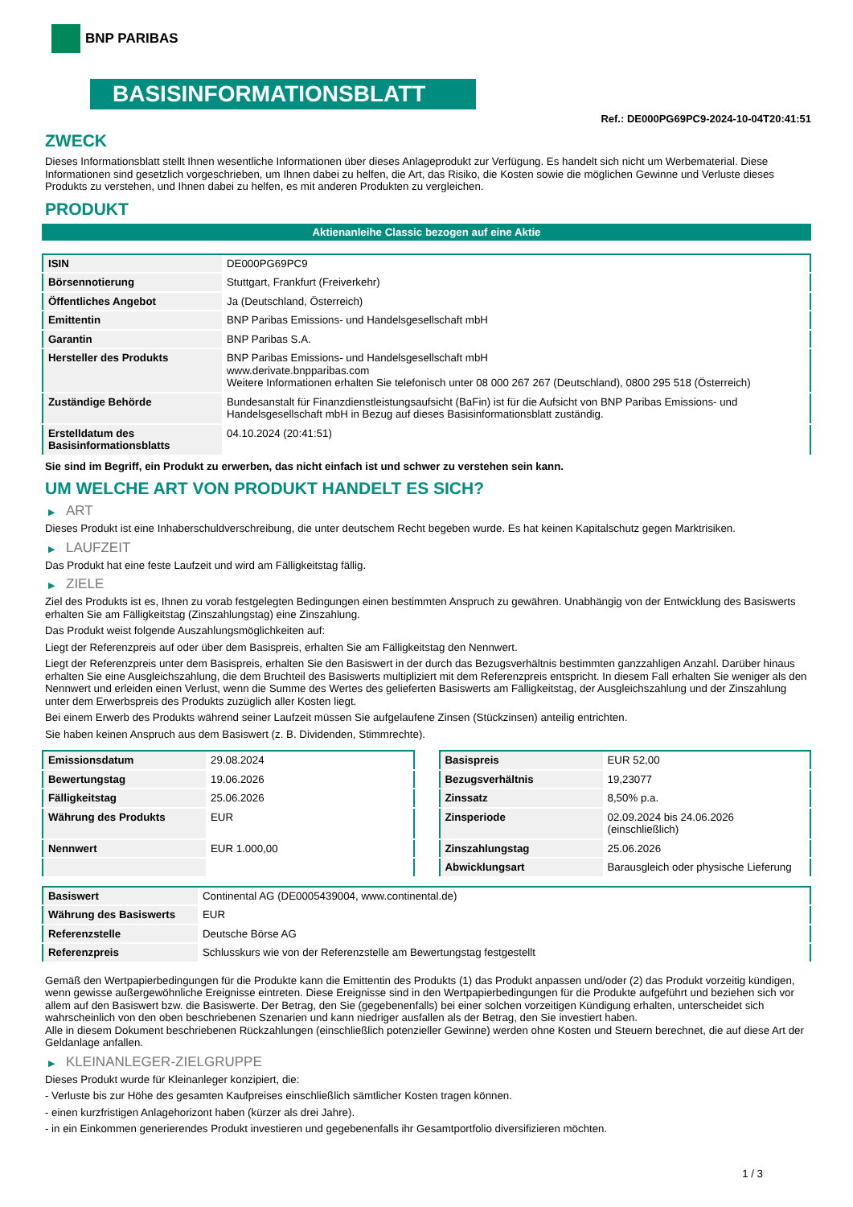BNP PARIBAS
BASISINFORMATIONSBLATT
Ref.: DE000PG69PC9-2024-10-04T20:41:51
ZWECK
Dieses Informationsblatt stellt Ihnen wesentliche Informationen über dieses Anlageprodukt zur Verfügung. Es handelt sich nicht um Werbematerial. Diese Informationen sind gesetzlich vorgeschrieben, um Ihnen dabei zu helfen, die Art, das Risiko, die Kosten sowie die möglichen Gewinne und Verluste dieses Produkts zu verstehen, und Ihnen dabei zu helfen, es mit anderen Produkten zu vergleichen.
PRODUKT
Aktienanleihe Classic bezogen auf eine Aktie
| ISIN | DE000PG69PC9 |
| Börsennotierung | Stuttgart, Frankfurt (Freiverkehr) |
| Öffentliches Angebot | Ja (Deutschland, Österreich) |
| Emittentin | BNP Paribas Emissions- und Handelsgesellschaft mbH |
| Garantin | BNP Paribas S.A. |
| Hersteller des Produkts | BNP Paribas Emissions- und Handelsgesellschaft mbH www.derivate.bnpparibas.com Weitere Informationen erhalten Sie telefonisch unter 08 000 267 267 (Deutschland), 0800 295 518 (Österreich) |
| Zuständige Behörde | Bundesanstalt für Finanzdienstleistungsaufsicht (BaFin) ist für die Aufsicht von BNP Paribas Emissions- und Handelsgesellschaft mbH in Bezug auf dieses Basisinformationsblatt zuständig. |
| Erstelldatum des Basisinformationsblatts | 04.10.2024 (20:41:51) |
Sie sind im Begriff, ein Produkt zu erwerben, das nicht einfach ist und schwer zu verstehen sein kann.
UM WELCHE ART VON PRODUKT HANDELT ES SICH?
▶ ART
Dieses Produkt ist eine Inhaberschuldverschreibung, die unter deutschem Recht begeben wurde. Es hat keinen Kapitalschutz gegen Marktrisiken.
▶ LAUFZEIT
Das Produkt hat eine feste Laufzeit und wird am Fälligkeitstag fällig.
▶ ZIELE
Ziel des Produkts ist es, Ihnen zu vorab festgelegten Bedingungen einen bestimmten Anspruch zu gewähren. Unabhängig von der Entwicklung des Basiswerts erhalten Sie am Fälligkeitstag (Zinszahlungstag) eine Zinszahlung.
Das Produkt weist folgende Auszahlungsmöglichkeiten auf:
Liegt der Referenzpreis auf oder über dem Basispreis, erhalten Sie am Fälligkeitstag den Nennwert.
Liegt der Referenzpreis unter dem Basispreis, erhalten Sie den Basiswert in der durch das Bezugsverhältnis bestimmten ganzzahligen Anzahl. Darüber hinaus erhalten Sie eine Ausgleichszahlung, die dem Bruchteil des Basiswerts multipliziert mit dem Referenzpreis entspricht. In diesem Fall erhalten Sie weniger als den Nennwert und erleiden einen Verlust, wenn die Summe des Wertes des gelieferten Basiswerts am Fälligkeitstag, der Ausgleichszahlung und der Zinszahlung unter dem Erwerbspreis des Produkts zuzüglich aller Kosten liegt.
Bei einem Erwerb des Produkts während seiner Laufzeit müssen Sie aufgelaufene Zinsen (Stückzinsen) anteilig entrichten.
Sie haben keinen Anspruch aus dem Basiswert (z. B. Dividenden, Stimmrechte).
| Emissionsdatum | 29.08.2024 |
| Bewertungstag | 19.06.2026 |
| Fälligkeitstag | 25.06.2026 |
| Währung des Produkts | EUR |
| Nennwert | EUR 1.000,00 |
| Basispreis | EUR 52,00 |
| Bezugsverhältnis | 19,23077 |
| Zinssatz | 8,50% p.a. |
| Zinsperiode | 02.09.2024 bis 24.06.2026 (einschließlich) |
| Zinszahlungstag | 25.06.2026 |
| Abwicklungsart | Barausgleich oder physische Lieferung |
| Basiswert | Continental AG (DE0005439004, www.continental.de) |
| Währung des Basiswerts | EUR |
| Referenzstelle | Deutsche Börse AG |
| Referenzpreis | Schlusskurs wie von der Referenzstelle am Bewertungstag festgestellt |
Gemäß den Wertpapierbedingungen für die Produkte kann die Emittentin des Produkts (1) das Produkt anpassen und/oder (2) das Produkt vorzeitig kündigen, wenn gewisse außergewöhnliche Ereignisse eintreten. Diese Ereignisse sind in den Wertpapierbedingungen für die Produkte aufgeführt und beziehen sich vor allem auf den Basiswert bzw. die Basiswerte. Der Betrag, den Sie (gegebenenfalls) bei einer solchen vorzeitigen Kündigung erhalten, unterscheidet sich wahrscheinlich von den oben beschriebenen Szenarien und kann niedriger ausfallen als der Betrag, den Sie investiert haben.
Alle in diesem Dokument beschriebenen Rückzahlungen (einschließlich potenzieller Gewinne) werden ohne Kosten und Steuern berechnet, die auf diese Art der Geldanlage anfallen.
▶ KLEINANLEGER-ZIELGRUPPE
Dieses Produkt wurde für Kleinanleger konzipiert, die:
- Verluste bis zur Höhe des gesamten Kaufpreises einschließlich sämtlicher Kosten tragen können.
- einen kurzfristigen Anlagehorizont haben (kürzer als drei Jahre).
- in ein Einkommen generierendes Produkt investieren und gegebenenfalls ihr Gesamtportfolio diversifizieren möchten.
1 / 3